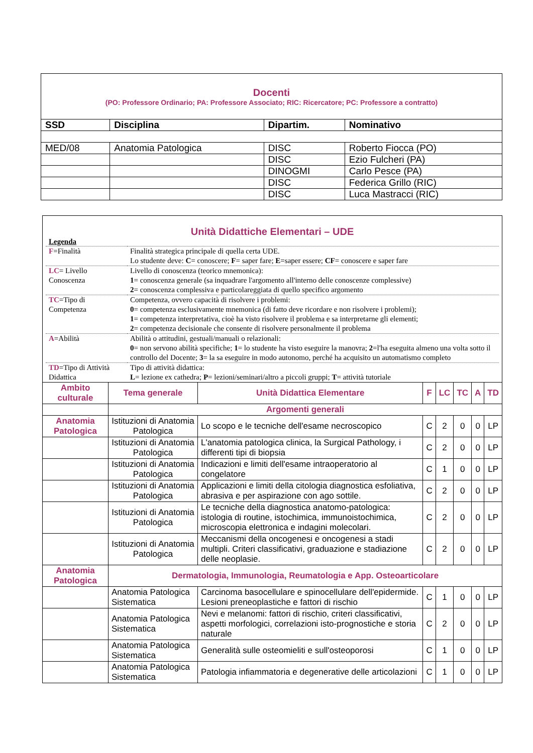| Docenti (PO: Professore Ordinario; PA: Professore Associato; RIC: Ricercatore; PC: Professore a contratto) | | | |
| SSD | Disciplina | Dipartim. | Nominativo |
| MED/08 | Anatomia Patologica | DISC | Roberto Fiocca (PO) |
| | | DISC | Ezio Fulcheri (PA) |
| | | DINOGMI | Carlo Pesce (PA) |
| | | DISC | Federica Grillo (RIC) |
| | | DISC | Luca Mastracci (RIC) |
| Unità Didattiche Elementari – UDE Legenda / F =Finalità / Finalità strategica principale di quella certa UDE. Lo studente deve: C = conoscere; F = saper fare; E =saper essere; CF = conoscere e saper fare / / LC = Livello Conoscenza / Livello di conoscenza (teorico mnemonica): 1 = conoscenza generale (sa inquadrare l'argomento all'interno delle conoscenze complessive) 2 = conoscenza complessiva e particolareggiata di quello specifico argomento / / TC =Tipo di Competenza / Competenza, ovvero capacità di risolvere i problemi: 0 = competenza esclusivamente mnemonica (di fatto deve ricordare e non risolvere i problemi); 1 = competenza interpretativa, cioè ha visto risolvere il problema e sa interpretarne gli elementi; 2 = competenza decisionale che consente di risolvere personalmente il problema / / A =Abilità / Abilità o attitudini, gestuali/manuali o relazionali: 0 = non servono abilità specifiche; 1 = lo studente ha visto eseguire la manovra; 2 =l'ha eseguita almeno una volta sotto il controllo del Docente; 3 = la sa eseguire in modo autonomo, perché ha acquisito un automatismo completo / / TD =Tipo di Attività Didattica / Tipo di attività didattica: L = lezione ex cathedra; P = lezioni/seminari/altro a piccoli gruppi; T = attività tutoriale / | | | | | | | |
| Ambito culturale | Tema generale | Unità Didattica Elementare | F | LC | TC | A | TD |
| | Argomenti generali | | | | | | |
| Anatomia Patologica | Istituzioni di Anatomia Patologica | Lo scopo e le tecniche dell'esame necroscopico | C | 2 | 0 | 0 | LP |
| | Istituzioni di Anatomia Patologica | L'anatomia patologica clinica, la Surgical Pathology, i differenti tipi di biopsia | C | 2 | 0 | 0 | LP |
| | Istituzioni di Anatomia Patologica | Indicazioni e limiti dell'esame intraoperatorio al congelatore | C | 1 | 0 | 0 | LP |
| | Istituzioni di Anatomia Patologica | Applicazioni e limiti della citologia diagnostica esfoliativa, abrasiva e per aspirazione con ago sottile. | C | 2 | 0 | 0 | LP |
| | Istituzioni di Anatomia Patologica | Le tecniche della diagnostica anatomo-patologica: istologia di routine, istochimica, immunoistochimica, microscopia elettronica e indagini molecolari. | C | 2 | 0 | 0 | LP |
| | Istituzioni di Anatomia Patologica | Meccanismi della oncogenesi e oncogenesi a stadi multipli. Criteri classificativi, graduazione e stadiazione delle neoplasie. | C | 2 | 0 | 0 | LP |
| Anatomia Patologica | Dermatologia, Immunologia, Reumatologia e App. Osteoarticolare | | | | | | |
| | Anatomia Patologica Sistematica | Carcinoma basocellulare e spinocellulare dell'epidermide. Lesioni preneoplastiche e fattori di rischio | C | 1 | 0 | 0 | LP |
| | Anatomia Patologica Sistematica | Nevi e melanomi: fattori di rischio, criteri classificativi, aspetti morfologici, correlazioni isto-prognostiche e storia naturale | C | 2 | 0 | 0 | LP |
| | Anatomia Patologica Sistematica | Generalità sulle osteomieliti e sull'osteoporosi | C | 1 | 0 | 0 | LP |
| | Anatomia Patologica Sistematica | Patologia infiammatoria e degenerative delle articolazioni | C | 1 | 0 | 0 | LP |